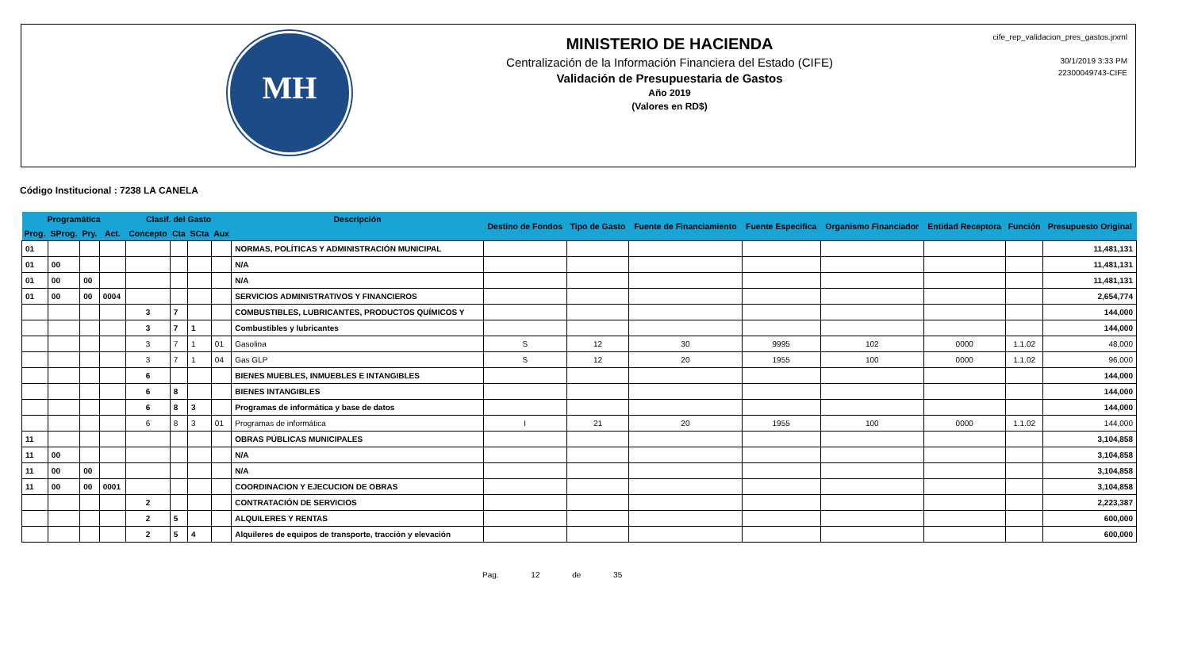MH
MINISTERIO DE HACIENDA
Centralización de la Información Financiera del Estado (CIFE)
Validación de Presupuestaria de Gastos
Año 2019
(Valores en RD$)
cife_rep_validacion_pres_gastos.jrxml
30/1/2019 3:33 PM
22300049743-CIFE
Código Institucional : 7238 LA CANELA
| Programática | | | | Clasif. del Gasto | | | | Descripción | Destino de Fondos | Tipo de Gasto | Fuente de Financiamiento | Fuente Especifica | Organismo Financiador | Entidad Receptora | Función | Presupuesto Original |
| --- | --- | --- | --- | --- | --- | --- | --- | --- | --- | --- | --- | --- | --- | --- | --- | --- |
| Prog. | SProg. | Pry. | Act. | Concepto | Cta | SCta | Aux | | | | | | | | | |
| 01 | | | | | | | | NORMAS, POLÍTICAS Y ADMINISTRACIÓN MUNICIPAL | | | | | | | | 11,481,131 |
| 01 | 00 | | | | | | | N/A | | | | | | | | 11,481,131 |
| 01 | 00 | 00 | | | | | | N/A | | | | | | | | 11,481,131 |
| 01 | 00 | 00 | 0004 | | | | | SERVICIOS ADMINISTRATIVOS Y FINANCIEROS | | | | | | | | 2,654,774 |
| | | | | 3 | 7 | | | COMBUSTIBLES, LUBRICANTES, PRODUCTOS QUÍMICOS Y | | | | | | | | 144,000 |
| | | | | 3 | 7 | 1 | | Combustibles y lubricantes | | | | | | | | 144,000 |
| | | | | 3 | 7 | 1 | 01 | Gasolina | S | 12 | 30 | 9995 | 102 | 0000 | 1.1.02 | 48,000 |
| | | | | 3 | 7 | 1 | 04 | Gas GLP | S | 12 | 20 | 1955 | 100 | 0000 | 1.1.02 | 96,000 |
| | | | | 6 | | | | BIENES MUEBLES, INMUEBLES E INTANGIBLES | | | | | | | | 144,000 |
| | | | | 6 | 8 | | | BIENES INTANGIBLES | | | | | | | | 144,000 |
| | | | | 6 | 8 | 3 | | Programas de informática y base de datos | | | | | | | | 144,000 |
| | | | | 6 | 8 | 3 | 01 | Programas de informática | I | 21 | 20 | 1955 | 100 | 0000 | 1.1.02 | 144,000 |
| 11 | | | | | | | | OBRAS PÚBLICAS MUNICIPALES | | | | | | | | 3,104,858 |
| 11 | 00 | | | | | | | N/A | | | | | | | | 3,104,858 |
| 11 | 00 | 00 | | | | | | N/A | | | | | | | | 3,104,858 |
| 11 | 00 | 00 | 0001 | | | | | COORDINACION Y EJECUCION DE OBRAS | | | | | | | | 3,104,858 |
| | | | | 2 | | | | CONTRATACIÓN DE SERVICIOS | | | | | | | | 2,223,387 |
| | | | | 2 | 5 | | | ALQUILERES Y RENTAS | | | | | | | | 600,000 |
| | | | | 2 | 5 | 4 | | Alquileres de equipos de transporte, tracción y elevación | | | | | | | | 600,000 |
Pag. 12 de 35